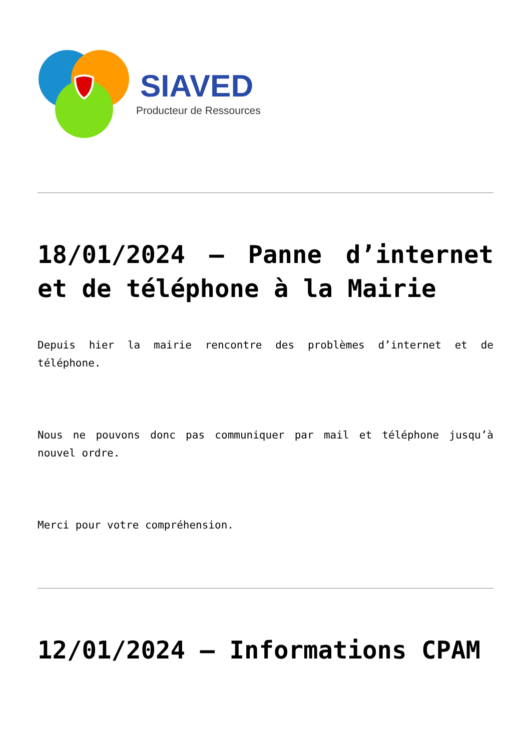SIAVED
Producteur de Ressources
18/01/2024 – Panne d’internet et de téléphone à la Mairie
Depuis hier la mairie rencontre des problèmes d’internet et de téléphone.
Nous ne pouvons donc pas communiquer par mail et téléphone jusqu’à nouvel ordre.
Merci pour votre compréhension.
12/01/2024 – Informations CPAM